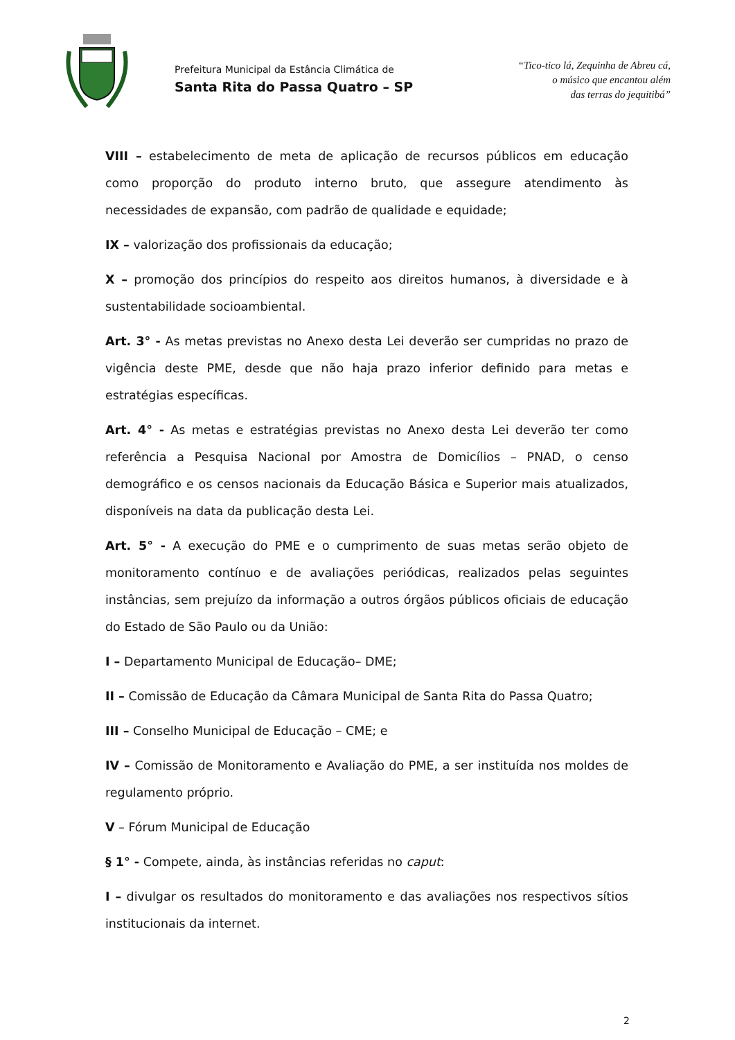Prefeitura Municipal da Estância Climática de
Santa Rita do Passa Quatro – SP
“Tico-tico lá, Zequinha de Abreu cá,
o músico que encantou além
das terras do jequitibá”
VIII – estabelecimento de meta de aplicação de recursos públicos em educação como proporção do produto interno bruto, que assegure atendimento às necessidades de expansão, com padrão de qualidade e equidade;
IX – valorização dos profissionais da educação;
X – promoção dos princípios do respeito aos direitos humanos, à diversidade e à sustentabilidade socioambiental.
Art. 3° - As metas previstas no Anexo desta Lei deverão ser cumpridas no prazo de vigência deste PME, desde que não haja prazo inferior definido para metas e estratégias específicas.
Art. 4° - As metas e estratégias previstas no Anexo desta Lei deverão ter como referência a Pesquisa Nacional por Amostra de Domicílios – PNAD, o censo demográfico e os censos nacionais da Educação Básica e Superior mais atualizados, disponíveis na data da publicação desta Lei.
Art. 5° - A execução do PME e o cumprimento de suas metas serão objeto de monitoramento contínuo e de avaliações periódicas, realizados pelas seguintes instâncias, sem prejuízo da informação a outros órgãos públicos oficiais de educação do Estado de São Paulo ou da União:
I – Departamento Municipal de Educação– DME;
II – Comissão de Educação da Câmara Municipal de Santa Rita do Passa Quatro;
III – Conselho Municipal de Educação – CME; e
IV – Comissão de Monitoramento e Avaliação do PME, a ser instituída nos moldes de regulamento próprio.
V – Fórum Municipal de Educação
§ 1° - Compete, ainda, às instâncias referidas no caput:
I – divulgar os resultados do monitoramento e das avaliações nos respectivos sítios institucionais da internet.
2